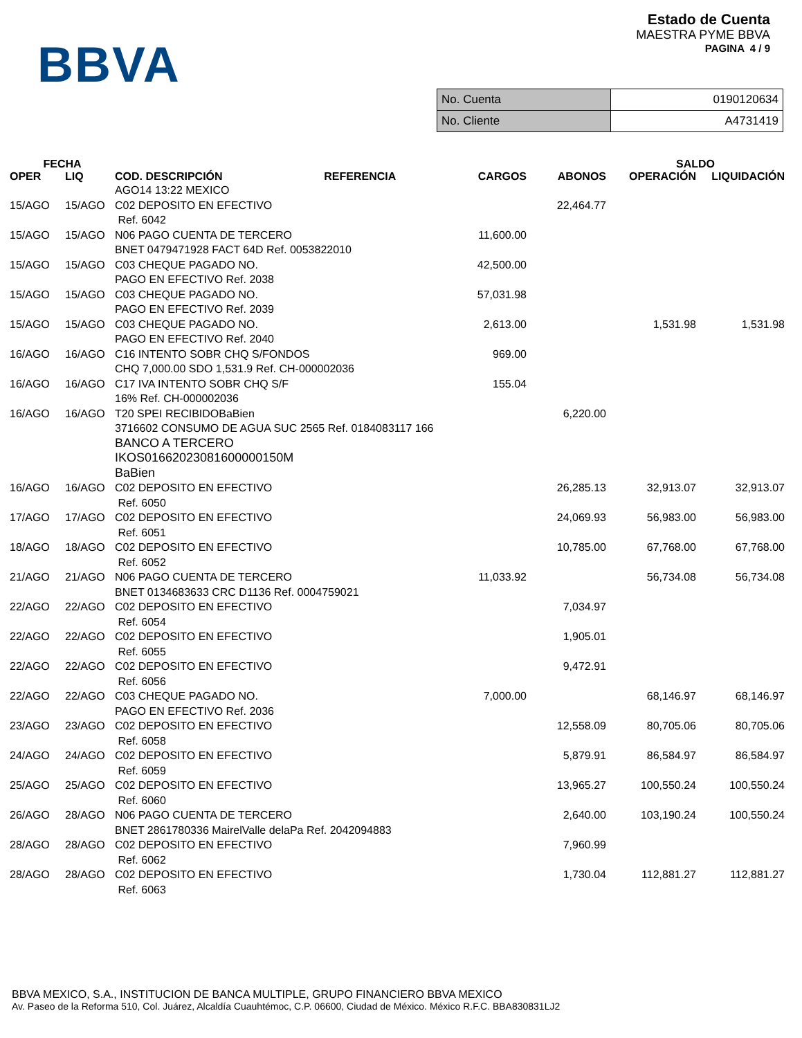BBVA
Estado de Cuenta
MAESTRA PYME BBVA
PAGINA 4 / 9
| No. Cuenta | 0190120634 |
| No. Cliente | A4731419 |
| FECHA | | | | | SALDO | |
| --- | --- | --- | --- | --- | --- | --- |
| OPER | LIQ | COD. DESCRIPCIÓN REFERENCIA | CARGOS | ABONOS | OPERACIÓN | LIQUIDACIÓN |
| | | AGO14 13:22 MEXICO | | | | |
| 15/AGO | 15/AGO | C02 DEPOSITO EN EFECTIVO Ref. 6042 | | 22,464.77 | | |
| 15/AGO | 15/AGO | N06 PAGO CUENTA DE TERCERO BNET 0479471928 FACT 64D Ref. 0053822010 | 11,600.00 | | | |
| 15/AGO | 15/AGO | C03 CHEQUE PAGADO NO. PAGO EN EFECTIVO Ref. 2038 | 42,500.00 | | | |
| 15/AGO | 15/AGO | C03 CHEQUE PAGADO NO. PAGO EN EFECTIVO Ref. 2039 | 57,031.98 | | | |
| 15/AGO | 15/AGO | C03 CHEQUE PAGADO NO. PAGO EN EFECTIVO Ref. 2040 | 2,613.00 | | 1,531.98 | 1,531.98 |
| 16/AGO | 16/AGO | C16 INTENTO SOBR CHQ S/FONDOS CHQ 7,000.00 SDO 1,531.9 Ref. CH-000002036 | 969.00 | | | |
| 16/AGO | 16/AGO | C17 IVA INTENTO SOBR CHQ S/F 16% Ref. CH-000002036 | 155.04 | | | |
| 16/AGO | 16/AGO | T20 SPEI RECIBIDOBaBien 3716602 CONSUMO DE AGUA SUC 2565 Ref. 0184083117 166 BANCO A TERCERO IKOS01662023081600000150M BaBien | | 6,220.00 | | |
| 16/AGO | 16/AGO | C02 DEPOSITO EN EFECTIVO Ref. 6050 | | 26,285.13 | 32,913.07 | 32,913.07 |
| 17/AGO | 17/AGO | C02 DEPOSITO EN EFECTIVO Ref. 6051 | | 24,069.93 | 56,983.00 | 56,983.00 |
| 18/AGO | 18/AGO | C02 DEPOSITO EN EFECTIVO Ref. 6052 | | 10,785.00 | 67,768.00 | 67,768.00 |
| 21/AGO | 21/AGO | N06 PAGO CUENTA DE TERCERO BNET 0134683633 CRC D1136 Ref. 0004759021 | 11,033.92 | | 56,734.08 | 56,734.08 |
| 22/AGO | 22/AGO | C02 DEPOSITO EN EFECTIVO Ref. 6054 | | 7,034.97 | | |
| 22/AGO | 22/AGO | C02 DEPOSITO EN EFECTIVO Ref. 6055 | | 1,905.01 | | |
| 22/AGO | 22/AGO | C02 DEPOSITO EN EFECTIVO Ref. 6056 | | 9,472.91 | | |
| 22/AGO | 22/AGO | C03 CHEQUE PAGADO NO. PAGO EN EFECTIVO Ref. 2036 | 7,000.00 | | 68,146.97 | 68,146.97 |
| 23/AGO | 23/AGO | C02 DEPOSITO EN EFECTIVO Ref. 6058 | | 12,558.09 | 80,705.06 | 80,705.06 |
| 24/AGO | 24/AGO | C02 DEPOSITO EN EFECTIVO Ref. 6059 | | 5,879.91 | 86,584.97 | 86,584.97 |
| 25/AGO | 25/AGO | C02 DEPOSITO EN EFECTIVO Ref. 6060 | | 13,965.27 | 100,550.24 | 100,550.24 |
| 26/AGO | 28/AGO | N06 PAGO CUENTA DE TERCERO BNET 2861780336 MairelValle delaPa Ref. 2042094883 | | 2,640.00 | 103,190.24 | 100,550.24 |
| 28/AGO | 28/AGO | C02 DEPOSITO EN EFECTIVO Ref. 6062 | | 7,960.99 | | |
| 28/AGO | 28/AGO | C02 DEPOSITO EN EFECTIVO Ref. 6063 | | 1,730.04 | 112,881.27 | 112,881.27 |
BBVA MEXICO, S.A., INSTITUCION DE BANCA MULTIPLE, GRUPO FINANCIERO BBVA MEXICO
Av. Paseo de la Reforma 510, Col. Juárez, Alcaldía Cuauhtémoc, C.P. 06600, Ciudad de México. México R.F.C. BBA830831LJ2